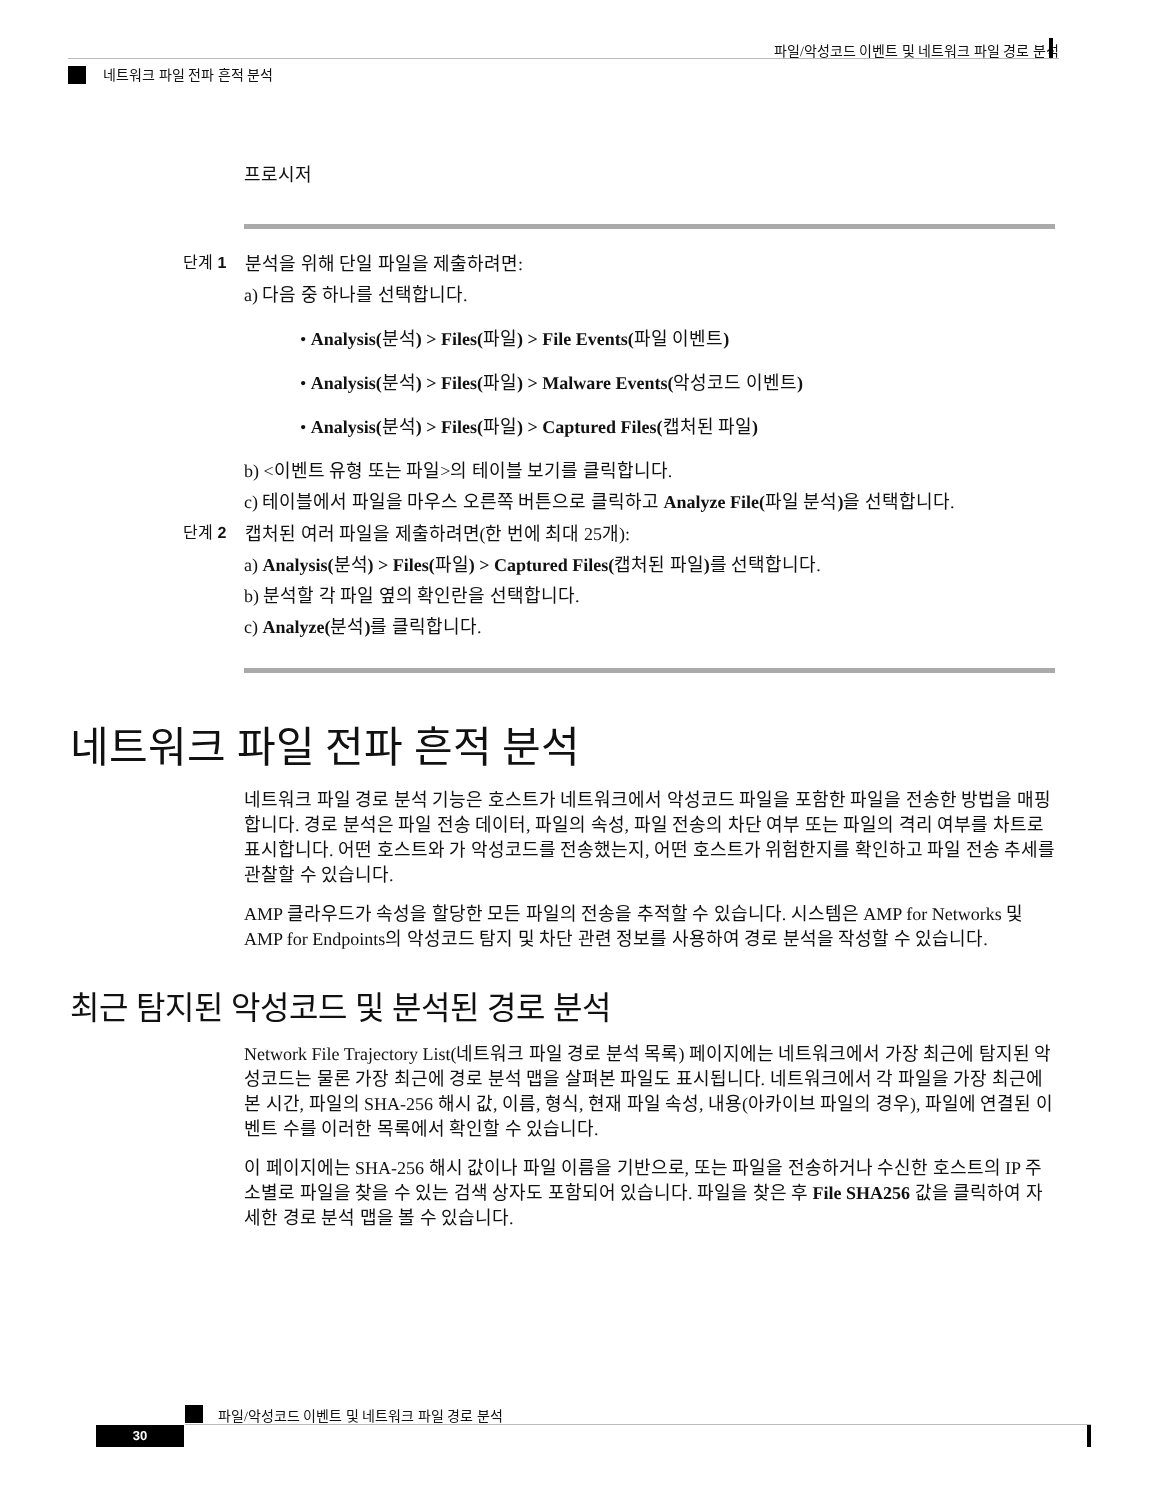파일/악성코드 이벤트 및 네트워크 파일 경로 분석
네트워크 파일 전파 흔적 분석
프로시저
단계 1 분석을 위해 단일 파일을 제출하려면:
a) 다음 중 하나를 선택합니다.
• Analysis(분석) > Files(파일) > File Events(파일 이벤트)
• Analysis(분석) > Files(파일) > Malware Events(악성코드 이벤트)
• Analysis(분석) > Files(파일) > Captured Files(캡처된 파일)
b) <이벤트 유형 또는 파일>의 테이블 보기를 클릭합니다.
c) 테이블에서 파일을 마우스 오른쪽 버튼으로 클릭하고 Analyze File(파일 분석) 을 선택합니다.
단계 2 캡처된 여러 파일을 제출하려면(한 번에 최대 25개):
a) Analysis(분석) > Files(파일) > Captured Files(캡처된 파일) 를 선택합니다.
b) 분석할 각 파일 옆의 확인란을 선택합니다.
c) Analyze(분석) 를 클릭합니다.
네트워크 파일 전파 흔적 분석
네트워크 파일 경로 분석 기능은 호스트가 네트워크에서 악성코드 파일을 포함한 파일을 전송한 방법을 매핑합니다. 경로 분석은 파일 전송 데이터, 파일의 속성, 파일 전송의 차단 여부 또는 파일의 격리 여부를 차트로 표시합니다. 어떤 호스트와 가 악성코드를 전송했는지, 어떤 호스트가 위험한지를 확인하고 파일 전송 추세를 관찰할 수 있습니다.
AMP 클라우드가 속성을 할당한 모든 파일의 전송을 추적할 수 있습니다. 시스템은 AMP for Networks 및 AMP for Endpoints의 악성코드 탐지 및 차단 관련 정보를 사용하여 경로 분석을 작성할 수 있습니다.
최근 탐지된 악성코드 및 분석된 경로 분석
Network File Trajectory List(네트워크 파일 경로 분석 목록) 페이지에는 네트워크에서 가장 최근에 탐지된 악성코드는 물론 가장 최근에 경로 분석 맵을 살펴본 파일도 표시됩니다. 네트워크에서 각 파일을 가장 최근에 본 시간, 파일의 SHA-256 해시 값, 이름, 형식, 현재 파일 속성, 내용(아카이브 파일의 경우), 파일에 연결된 이벤트 수를 이러한 목록에서 확인할 수 있습니다.
이 페이지에는 SHA-256 해시 값이나 파일 이름을 기반으로, 또는 파일을 전송하거나 수신한 호스트의 IP 주소별로 파일을 찾을 수 있는 검색 상자도 포함되어 있습니다. 파일을 찾은 후 File SHA256 값을 클릭하여 자세한 경로 분석 맵을 볼 수 있습니다.
파일/악성코드 이벤트 및 네트워크 파일 경로 분석
30